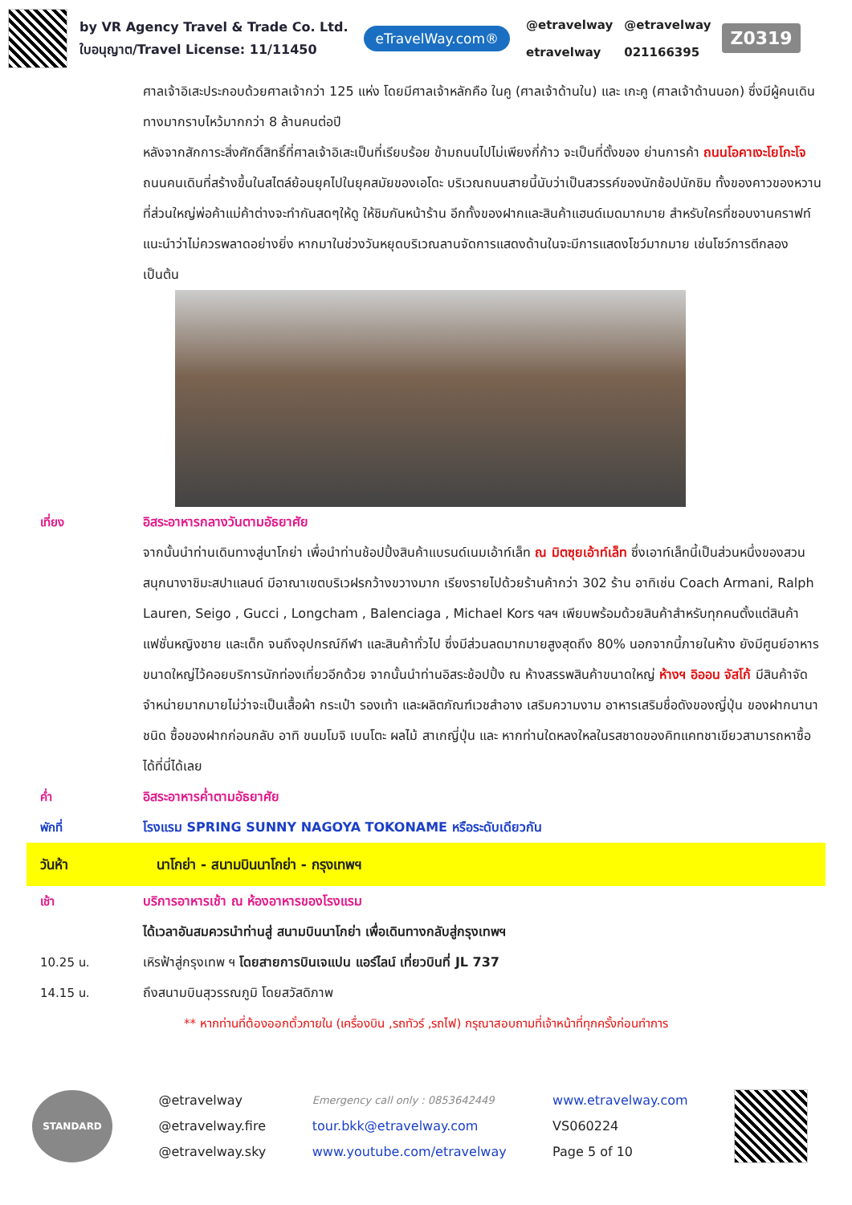by VR Agency Travel & Trade Co. Ltd.
ใบอนุญาต/Travel License: 11/11450
eTravelWay.com®
@etravelway
etravelway
@etravelway
021166395
Z0319
ศาลเจ้าอิเสะประกอบด้วยศาลเจ้ากว่า 125 แห่ง โดยมีศาลเจ้าหลักคือ ในคู (ศาลเจ้าด้านใน) และ เกะคู (ศาลเจ้าด้านนอก) ซึ่งมีผู้คนเดินทางมากราบไหว้มากกว่า 8 ล้านคนต่อปี
หลังจากสักการะสิ่งศักดิ์สิทธิ์ที่ศาลเจ้าอิเสะเป็นที่เรียบร้อย ข้ามถนนไปไม่เพียงกี่ก้าว จะเป็นที่ตั้งของ ย่านการค้า ถนนโอคาเงะโยโกะโจ ถนนคนเดินที่สร้างขึ้นในสไตล์ย้อนยุคไปในยุคสมัยของเอโดะ บริเวณถนนสายนี้นับว่าเป็นสวรรค์ของนักช้อปนักชิม ทั้งของคาวของหวาน ที่ส่วนใหญ่พ่อค้าแม่ค้าต่างจะทำกันสดๆให้ดู ให้ชิมกันหน้าร้าน อีกทั้งของฝากและสินค้าแฮนด์เมดมากมาย สำหรับใครที่ชอบงานคราฟท์แนะนำว่าไม่ควรพลาดอย่างยิ่ง หากมาในช่วงวันหยุดบริเวณลานจัดการแสดงด้านในจะมีการแสดงโชว์มากมาย เช่นโชว์การตีกลอง เป็นต้น
เที่ยง อิสระอาหารกลางวันตามอัธยาศัย
จากนั้นนำท่านเดินทางสู่นาโกย่า เพื่อนำท่านช้อปปิ้งสินค้าแบรนด์เนมเอ้าท์เล็ท ณ มิตซุยเอ้าท์เล็ท ซึ่งเอาท์เล็ทนี้เป็นส่วนหนึ่งของสวนสนุกนางาชิมะสปาแลนด์ มีอาณาเขตบริเวฝรกว้างขวางมาก เรียงรายไปด้วยร้านค้ากว่า 302 ร้าน อาทิเช่น Coach Armani, Ralph Lauren, Seigo , Gucci , Longcham , Balenciaga , Michael Kors ฯลฯ เพียบพร้อมด้วยสินค้าสำหรับทุกคนตั้งแต่สินค้าแฟชั่นหญิงชาย และเด็ก จนถึงอุปกรณ์กีฬา และสินค้าทั่วไป ซึ่งมีส่วนลดมากมายสูงสุดถึง 80% นอกจากนี้ภายในห้าง ยังมีศูนย์อาหารขนาดใหญ่ไว้คอยบริการนักท่องเที่ยวอีกด้วย จากนั้นนำท่านอิสระช้อปปิ้ง ณ ห้างสรรพสินค้าขนาดใหญ่ ห้างฯ อิออน จัสโก้ มีสินค้าจัดจำหน่ายมากมายไม่ว่าจะเป็นเสื้อผ้า กระเป๋า รองเท้า และผลิตภัณฑ์เวชสำอาง เสริมความงาม อาหารเสริมชื่อดังของญี่ปุ่น ของฝากนานาชนิด ซื้อของฝากก่อนกลับ อาทิ ขนมโมจิ เบนโตะ ผลไม้ สาเกญี่ปุ่น และ หากท่านใดหลงใหลในรสชาดของคิทแคทชาเขียวสามารถหาซื้อได้ที่นี่ได้เลย
ค่ำ อิสระอาหารค่ำตามอัธยาศัย
พักที่ โรงแรม SPRING SUNNY NAGOYA TOKONAME หรือระดับเดียวกัน
วันห้า นาโกย่า - สนามบินนาโกย่า - กรุงเทพฯ
เช้า บริการอาหารเช้า ณ ห้องอาหารของโรงแรม
ได้เวลาอันสมควรนำท่านสู่ สนามบินนาโกย่า เพื่อเดินทางกลับสู่กรุงเทพฯ
10.25 น. เหิรฟ้าสู่กรุงเทพ ฯ โดยสายการบินเจแปน แอร์ไลน์ เที่ยวบินที่ JL 737
14.15 น. ถึงสนามบินสุวรรณภูมิ โดยสวัสดิภาพ
** หากท่านที่ต้องออกตั๋วภายใน (เครื่องบิน ,รถทัวร์ ,รถไฟ) กรุณาสอบถามที่เจ้าหน้าที่ทุกครั้งก่อนทำการ
STANDARD
@etravelway
@etravelway.fire
@etravelway.sky
Emergency call only : 0853642449
tour.bkk@etravelway.com
www.youtube.com/etravelway
www.etravelway.com
VS060224
Page 5 of 10